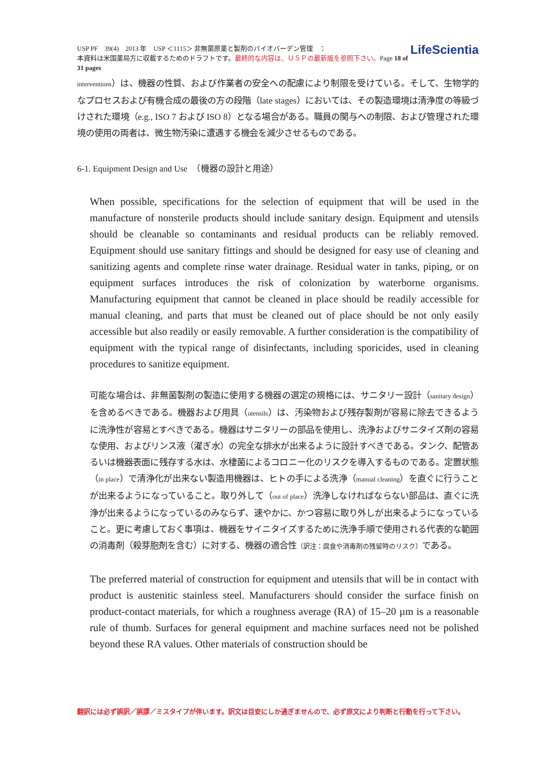LifeScientia USP PF　39(4)　2013 年　USP ＜1115＞ 非無菌原薬と製剤のバイオバーデン管理　：
本資料は米国薬局方に収載するためのドラフトです。最終的な内容は、ＵＳＰの最新版を参照下さい。Page 18 of 31 pages
interventions）は、機器の性質、および作業者の安全への配慮により制限を受けている。そして、生物学的なプロセスおよび有機合成の最後の方の段階（late stages）においては、その製造環境は清浄度の等級づけされた環境（e.g., ISO 7 および ISO 8）となる場合がある。職員の関与への制限、および管理された環境の使用の両者は、微生物汚染に遭遇する機会を減少させるものである。
6-1. Equipment Design and Use　（機器の設計と用途）
When possible, specifications for the selection of equipment that will be used in the manufacture of nonsterile products should include sanitary design. Equipment and utensils should be cleanable so contaminants and residual products can be reliably removed. Equipment should use sanitary fittings and should be designed for easy use of cleaning and sanitizing agents and complete rinse water drainage. Residual water in tanks, piping, or on equipment surfaces introduces the risk of colonization by waterborne organisms. Manufacturing equipment that cannot be cleaned in place should be readily accessible for manual cleaning, and parts that must be cleaned out of place should be not only easily accessible but also readily or easily removable. A further consideration is the compatibility of equipment with the typical range of disinfectants, including sporicides, used in cleaning procedures to sanitize equipment.
可能な場合は、非無菌製剤の製造に使用する機器の選定の規格には、サニタリー設計（sanitary design）を含めるべきである。機器および用具（utensils）は、汚染物および残存製剤が容易に除去できるように洗浄性が容易とすべきである。機器はサニタリーの部品を使用し、洗浄およびサニタイズ剤の容易な使用、およびリンス液（濯ぎ水）の完全な排水が出来るように設計すべきである。タンク、配管あるいは機器表面に残存する水は、水棲菌によるコロニー化のリスクを導入するものである。定置状態（in place）で清浄化が出来ない製造用機器は、ヒトの手による洗浄（manual cleaning）を直ぐに行うことが出来るようになっていること。取り外して（out of place）洗浄しなければならない部品は、直ぐに洗浄が出来るようになっているのみならず、速やかに、かつ容易に取り外しが出来るようになっていること。更に考慮しておく事項は、機器をサイニタイズするために洗浄手順で使用される代表的な範囲の消毒剤（殺芽胞剤を含む）に対する、機器の適合性（訳注：腐食や消毒剤の残留時のリスク）である。
The preferred material of construction for equipment and utensils that will be in contact with product is austenitic stainless steel. Manufacturers should consider the surface finish on product-contact materials, for which a roughness average (RA) of 15–20 µm is a reasonable rule of thumb. Surfaces for general equipment and machine surfaces need not be polished beyond these RA values. Other materials of construction should be
翻訳には必ず誤訳／誤謬／ミスタイプが伴います。訳文は目安にしか過ぎませんので、必ず原文により判断と行動を行って下さい。